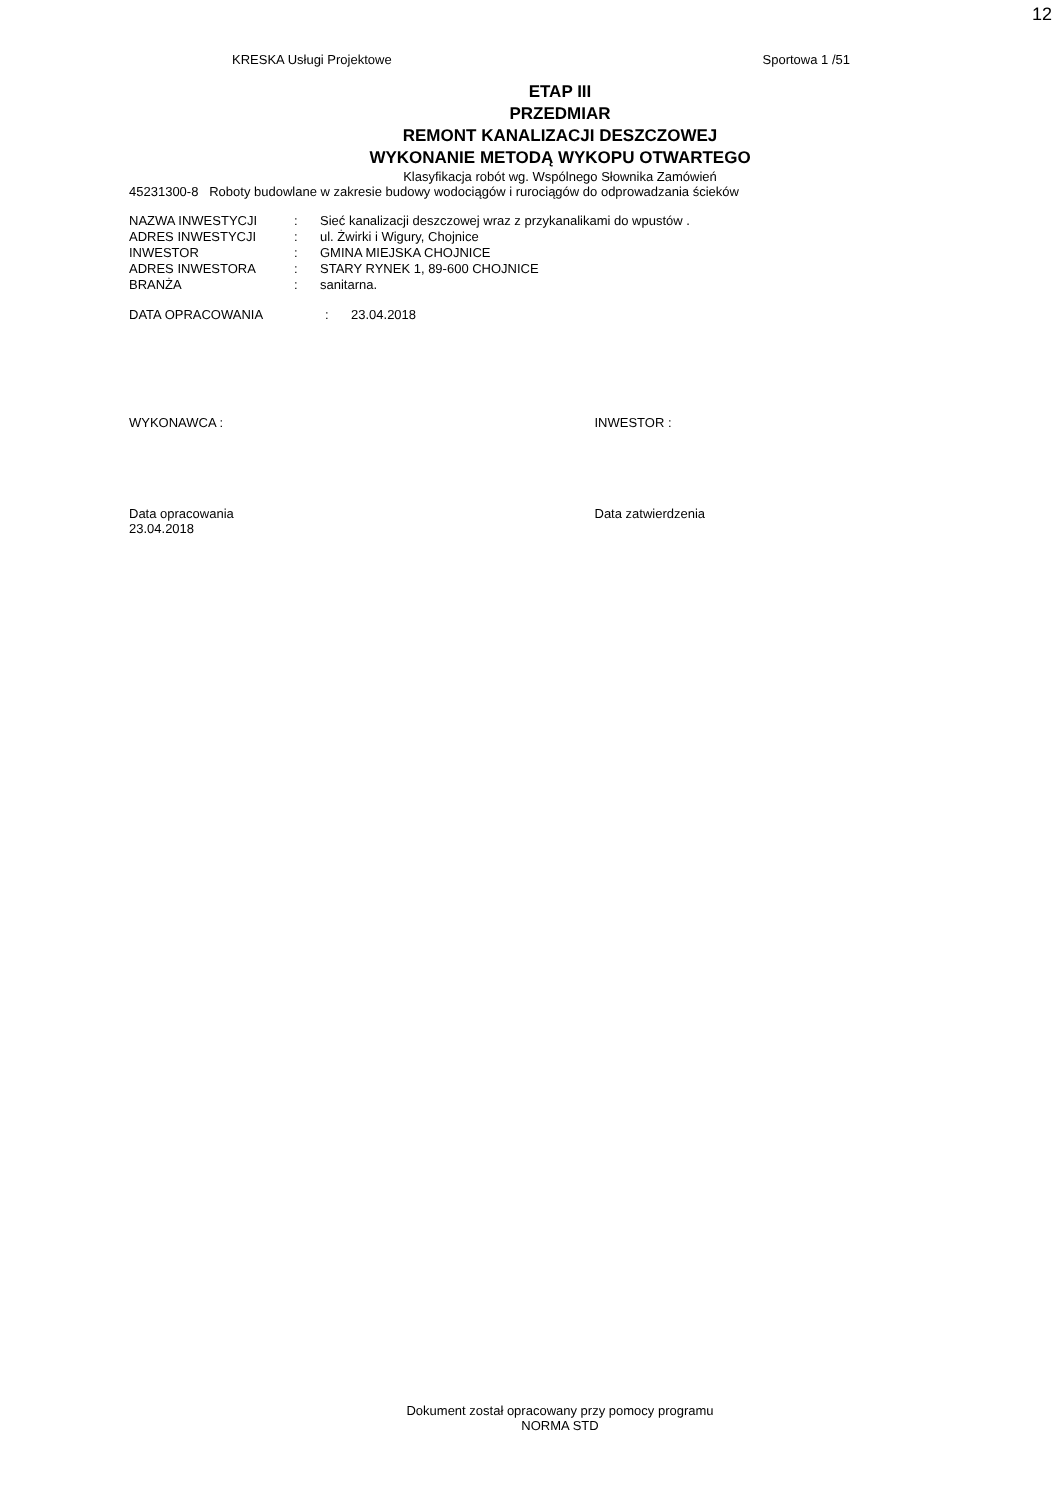12
KRESKA Usługi Projektowe Sportowa 1 /51
ETAP III
PRZEDMIAR
REMONT KANALIZACJI DESZCZOWEJ
WYKONANIE METODĄ WYKOPU OTWARTEGO
Klasyfikacja robót wg. Wspólnego Słownika Zamówień
45231300-8 Roboty budowlane w zakresie budowy wodociągów i rurociągów do odprowadzania ścieków
| NAZWA INWESTYCJI | : | Sieć kanalizacji deszczowej wraz z przykanalikami do wpustów . |
| ADRES INWESTYCJI | : | ul. Żwirki i Wigury, Chojnice |
| INWESTOR | : | GMINA MIEJSKA CHOJNICE |
| ADRES INWESTORA | : | STARY RYNEK 1, 89-600 CHOJNICE |
| BRANŻA | : | sanitarna. |
| DATA OPRACOWANIA | : | 23.04.2018 |
WYKONAWCA : INWESTOR :
Data opracowania
23.04.2018
Data zatwierdzenia
Dokument został opracowany przy pomocy programu
NORMA STD